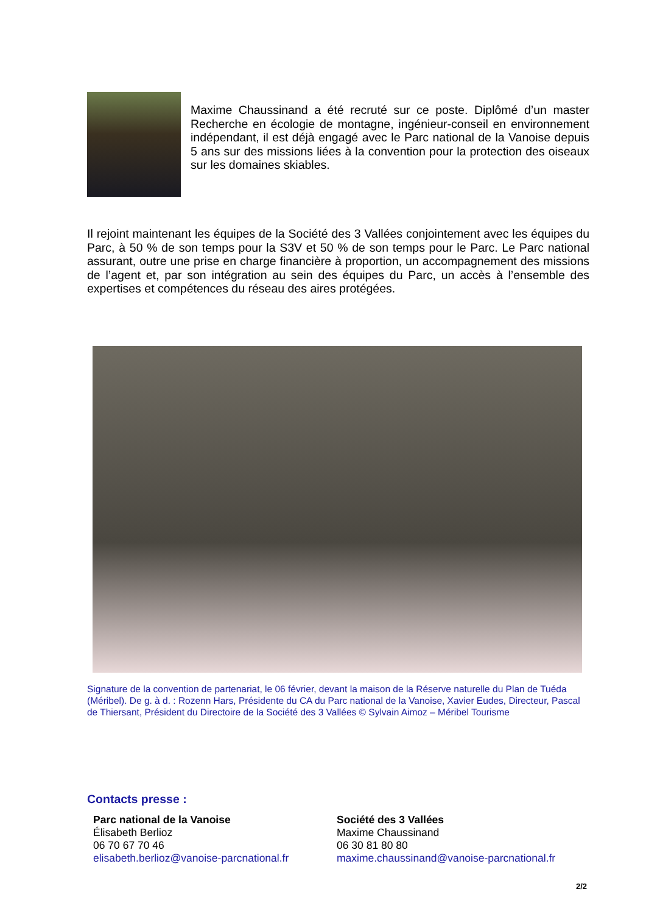Maxime Chaussinand a été recruté sur ce poste. Diplômé d’un master Recherche en écologie de montagne, ingénieur-conseil en environnement indépendant, il est déjà engagé avec le Parc national de la Vanoise depuis 5 ans sur des missions liées à la convention pour la protection des oiseaux sur les domaines skiables.
Il rejoint maintenant les équipes de la Société des 3 Vallées conjointement avec les équipes du Parc, à 50 % de son temps pour la S3V et 50 % de son temps pour le Parc. Le Parc national assurant, outre une prise en charge financière à proportion, un accompagnement des missions de l’agent et, par son intégration au sein des équipes du Parc, un accès à l’ensemble des expertises et compétences du réseau des aires protégées.
Signature de la convention de partenariat, le 06 février, devant la maison de la Réserve naturelle du Plan de Tuéda (Méribel). De g. à d. : Rozenn Hars, Présidente du CA du Parc national de la Vanoise, Xavier Eudes, Directeur, Pascal de Thiersant, Président du Directoire de la Société des 3 Vallées © Sylvain Aimoz – Méribel Tourisme
Contacts presse :
Parc national de la Vanoise
Élisabeth Berlioz
06 70 67 70 46
elisabeth.berlioz@vanoise-parcnational.fr
Société des 3 Vallées
Maxime Chaussinand
06 30 81 80 80
maxime.chaussinand@vanoise-parcnational.fr
2/2